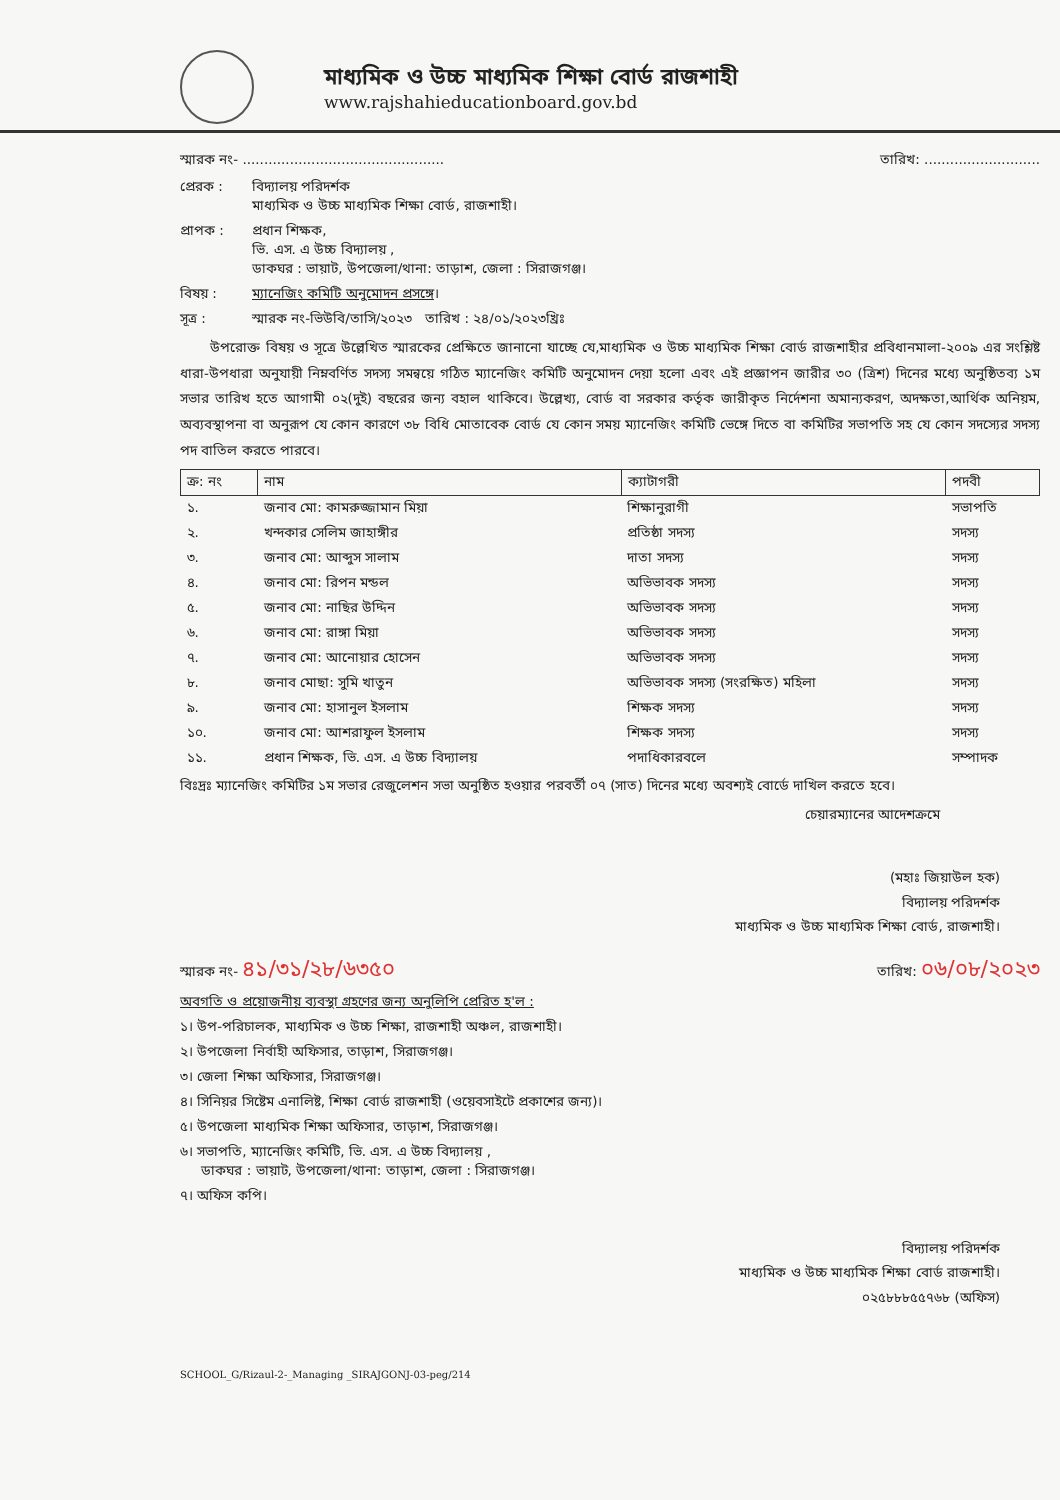মাধ্যমিক ও উচ্চ মাধ্যমিক শিক্ষা বোর্ড রাজশাহী
www.rajshahieducationboard.gov.bd
স্মারক নং- ............................................... তারিখ: ...........................
প্রেরক : বিদ্যালয় পরিদর্শক
মাধ্যমিক ও উচ্চ মাধ্যমিক শিক্ষা বোর্ড, রাজশাহী।
প্রাপক : প্রধান শিক্ষক,
ভি. এস. এ উচ্চ বিদ্যালয় ,
ডাকঘর : ভায়াট, উপজেলা/থানা: তাড়াশ, জেলা : সিরাজগঞ্জ।
বিষয় : ম্যানেজিং কমিটি অনুমোদন প্রসঙ্গে।
সূত্র : স্মারক নং-ভিউবি/তাসি/২০২৩ তারিখ : ২৪/০১/২০২৩খ্রিঃ
উপরোক্ত বিষয় ও সূত্রে উল্লেখিত স্মারকের প্রেক্ষিতে জানানো যাচ্ছে যে,মাধ্যমিক ও উচ্চ মাধ্যমিক শিক্ষা বোর্ড রাজশাহীর প্রবিধানমালা-২০০৯ এর সংশ্লিষ্ট ধারা-উপধারা অনুযায়ী নিম্নবর্ণিত সদস্য সমন্বয়ে গঠিত ম্যানেজিং কমিটি অনুমোদন দেয়া হলো এবং এই প্রজ্ঞাপন জারীর ৩০ (ত্রিশ) দিনের মধ্যে অনুষ্ঠিতব্য ১ম সভার তারিখ হতে আগামী ০২(দুই) বছরের জন্য বহাল থাকিবে। উল্লেখ্য, বোর্ড বা সরকার কর্তৃক জারীকৃত নির্দেশনা অমান্যকরণ, অদক্ষতা,আর্থিক অনিয়ম, অব্যবস্থাপনা বা অনুরূপ যে কোন কারণে ৩৮ বিধি মোতাবেক বোর্ড যে কোন সময় ম্যানেজিং কমিটি ভেঙ্গে দিতে বা কমিটির সভাপতি সহ যে কোন সদস্যের সদস্য পদ বাতিল করতে পারবে।
| ক্র: নং | নাম | ক্যাটাগরী | পদবী |
| --- | --- | --- | --- |
| ১. | জনাব মো: কামরুজ্জামান মিয়া | শিক্ষানুরাগী | সভাপতি |
| ২. | খন্দকার সেলিম জাহাঙ্গীর | প্রতিষ্ঠা সদস্য | সদস্য |
| ৩. | জনাব মো: আব্দুস সালাম | দাতা সদস্য | সদস্য |
| ৪. | জনাব মো: রিপন মন্ডল | অভিভাবক সদস্য | সদস্য |
| ৫. | জনাব মো: নাছির উদ্দিন | অভিভাবক সদস্য | সদস্য |
| ৬. | জনাব মো: রাঙ্গা মিয়া | অভিভাবক সদস্য | সদস্য |
| ৭. | জনাব মো: আনোয়ার হোসেন | অভিভাবক সদস্য | সদস্য |
| ৮. | জনাব মোছা: সুমি খাতুন | অভিভাবক সদস্য (সংরক্ষিত) মহিলা | সদস্য |
| ৯. | জনাব মো: হাসানুল ইসলাম | শিক্ষক সদস্য | সদস্য |
| ১০. | জনাব মো: আশরাফুল ইসলাম | শিক্ষক সদস্য | সদস্য |
| ১১. | প্রধান শিক্ষক, ভি. এস. এ উচ্চ বিদ্যালয় | পদাধিকারবলে | সম্পাদক |
বিঃদ্রঃ ম্যানেজিং কমিটির ১ম সভার রেজুলেশন সভা অনুষ্ঠিত হওয়ার পরবর্তী ০৭ (সাত) দিনের মধ্যে অবশ্যই বোর্ডে দাখিল করতে হবে।
চেয়ারম্যানের আদেশক্রমে
(মহাঃ জিয়াউল হক)
বিদ্যালয় পরিদর্শক
মাধ্যমিক ও উচ্চ মাধ্যমিক শিক্ষা বোর্ড, রাজশাহী।
স্মারক নং- ৪১/৩১/২৮/৬৩৫০ তারিখ: ০৬/০৮/২০২৩
অবগতি ও প্রয়োজনীয় ব্যবস্থা গ্রহণের জন্য অনুলিপি প্রেরিত হ'ল :
১। উপ-পরিচালক, মাধ্যমিক ও উচ্চ শিক্ষা, রাজশাহী অঞ্চল, রাজশাহী।
২। উপজেলা নির্বাহী অফিসার, তাড়াশ, সিরাজগঞ্জ।
৩। জেলা শিক্ষা অফিসার, সিরাজগঞ্জ।
৪। সিনিয়র সিষ্টেম এনালিষ্ট, শিক্ষা বোর্ড রাজশাহী (ওয়েবসাইটে প্রকাশের জন্য)।
৫। উপজেলা মাধ্যমিক শিক্ষা অফিসার, তাড়াশ, সিরাজগঞ্জ।
৬। সভাপতি, ম্যানেজিং কমিটি, ভি. এস. এ উচ্চ বিদ্যালয় ,
ডাকঘর : ভায়াট, উপজেলা/থানা: তাড়াশ, জেলা : সিরাজগঞ্জ।
৭। অফিস কপি।
বিদ্যালয় পরিদর্শক
মাধ্যমিক ও উচ্চ মাধ্যমিক শিক্ষা বোর্ড রাজশাহী।
০২৫৮৮৮৫৫৭৬৮ (অফিস)
SCHOOL_G/Rizaul-2-_Managing _SIRAJGONJ-03-peg/214